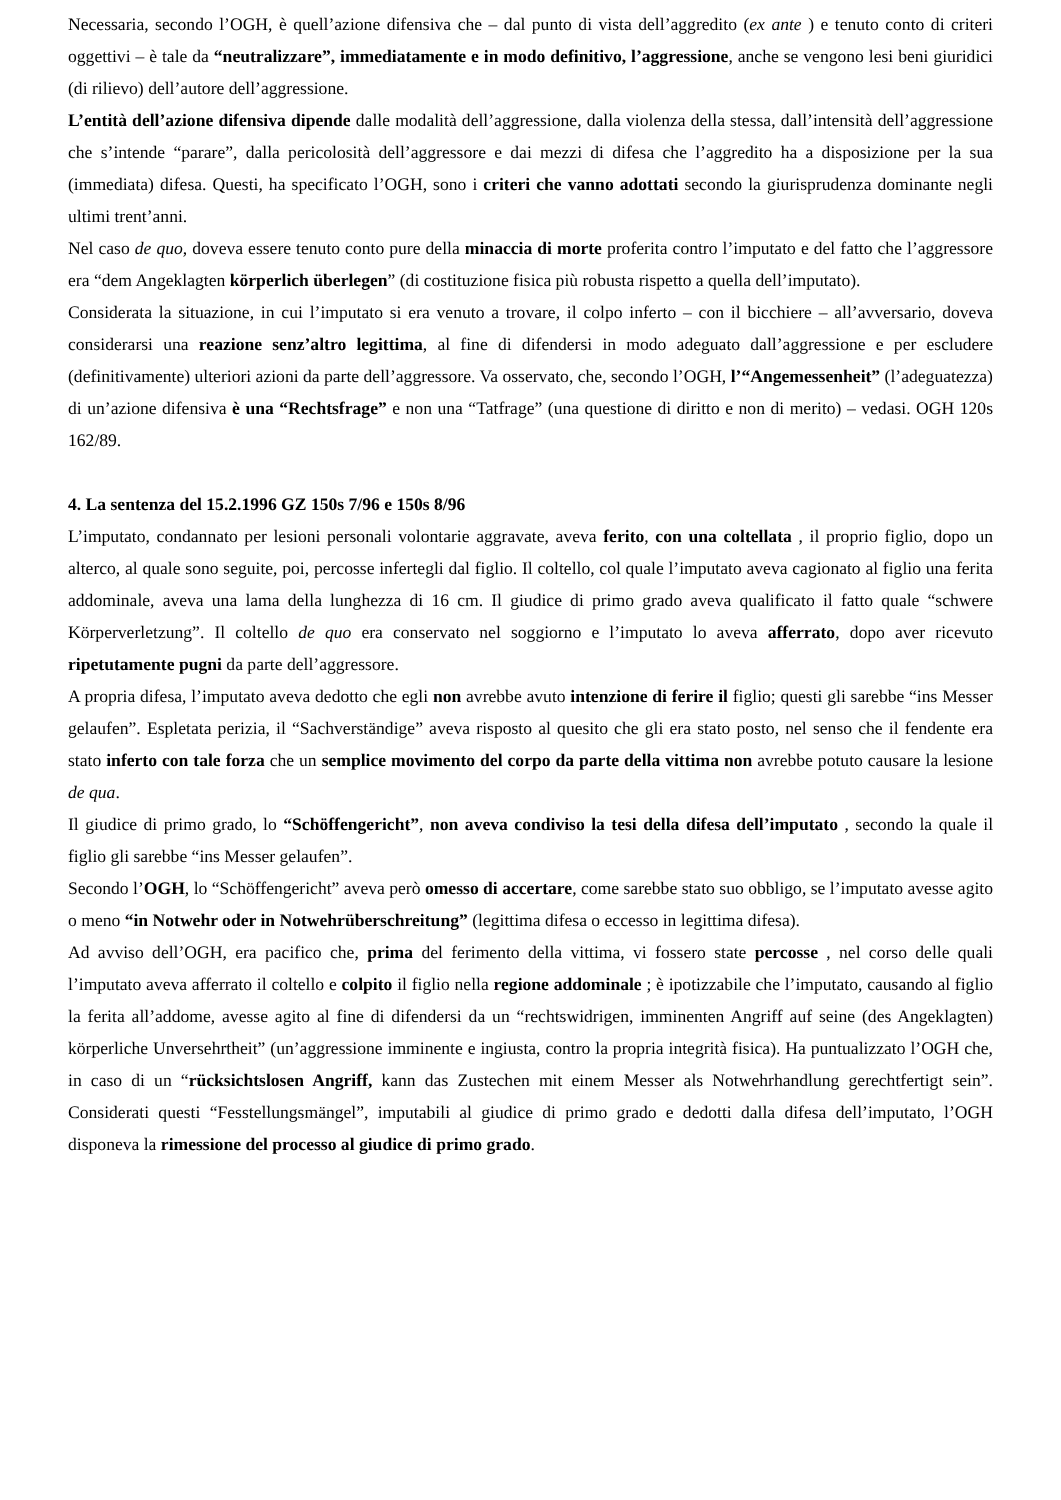Necessaria, secondo l’OGH, è quell’azione difensiva che – dal punto di vista dell’aggredito (ex ante ) e tenuto conto di criteri oggettivi – è tale da “neutralizzare”, immediatamente e in modo definitivo, l’aggressione, anche se vengono lesi beni giuridici (di rilievo) dell’autore dell’aggressione.
L’entità dell’azione difensiva dipende dalle modalità dell’aggressione, dalla violenza della stessa, dall’intensità dell’aggressione che s’intende “parare”, dalla pericolosità dell’aggressore e dai mezzi di difesa che l’aggredito ha a disposizione per la sua (immediata) difesa. Questi, ha specificato l’OGH, sono i criteri che vanno adottati secondo la giurisprudenza dominante negli ultimi trent’anni.
Nel caso de quo, doveva essere tenuto conto pure della minaccia di morte proferita contro l’imputato e del fatto che l’aggressore era “dem Angeklagten körperlich überlegen” (di costituzione fisica più robusta rispetto a quella dell’imputato).
Considerata la situazione, in cui l’imputato si era venuto a trovare, il colpo inferto – con il bicchiere – all’avversario, doveva considerarsi una reazione senz’altro legittima, al fine di difendersi in modo adeguato dall’aggressione e per escludere (definitivamente) ulteriori azioni da parte dell’aggressore. Va osservato, che, secondo l’OGH, l’“Angemessenheit” (l’adeguatezza) di un’azione difensiva è una “Rechtsfrage” e non una “Tatfrage” (una questione di diritto e non di merito) – vedasi. OGH 120s 162/89.
4. La sentenza del 15.2.1996 GZ 150s 7/96 e 150s 8/96
L’imputato, condannato per lesioni personali volontarie aggravate, aveva ferito, con una coltellata , il proprio figlio, dopo un alterco, al quale sono seguite, poi, percosse infertegli dal figlio. Il coltello, col quale l’imputato aveva cagionato al figlio una ferita addominale, aveva una lama della lunghezza di 16 cm. Il giudice di primo grado aveva qualificato il fatto quale “schwere Körperverletzung”. Il coltello de quo era conservato nel soggiorno e l’imputato lo aveva afferrato, dopo aver ricevuto ripetutamente pugni da parte dell’aggressore.
A propria difesa, l’imputato aveva dedotto che egli non avrebbe avuto intenzione di ferire il figlio; questi gli sarebbe “ins Messer gelaufen”. Espletata perizia, il “Sachverständige” aveva risposto al quesito che gli era stato posto, nel senso che il fendente era stato inferto con tale forza che un semplice movimento del corpo da parte della vittima non avrebbe potuto causare la lesione de qua.
Il giudice di primo grado, lo “Schöffengericht”, non aveva condiviso la tesi della difesa dell’imputato , secondo la quale il figlio gli sarebbe “ins Messer gelaufen”.
Secondo l’OGH, lo “Schöffengericht” aveva però omesso di accertare, come sarebbe stato suo obbligo, se l’imputato avesse agito o meno “in Notwehr oder in Notwehrüberschreitung” (legittima difesa o eccesso in legittima difesa).
Ad avviso dell’OGH, era pacifico che, prima del ferimento della vittima, vi fossero state percosse , nel corso delle quali l’imputato aveva afferrato il coltello e colpito il figlio nella regione addominale ; è ipotizzabile che l’imputato, causando al figlio la ferita all’addome, avesse agito al fine di difendersi da un “rechtswidrigen, imminenten Angriff auf seine (des Angeklagten) körperliche Unversehrtheit” (un’aggressione imminente e ingiusta, contro la propria integrità fisica). Ha puntualizzato l’OGH che, in caso di un “rücksichtslosen Angriff, kann das Zustechen mit einem Messer als Notwehrhandlung gerechtfertigt sein”. Considerati questi “Fesstellungsmängel”, imputabili al giudice di primo grado e dedotti dalla difesa dell’imputato, l’OGH disponeva la rimessione del processo al giudice di primo grado.